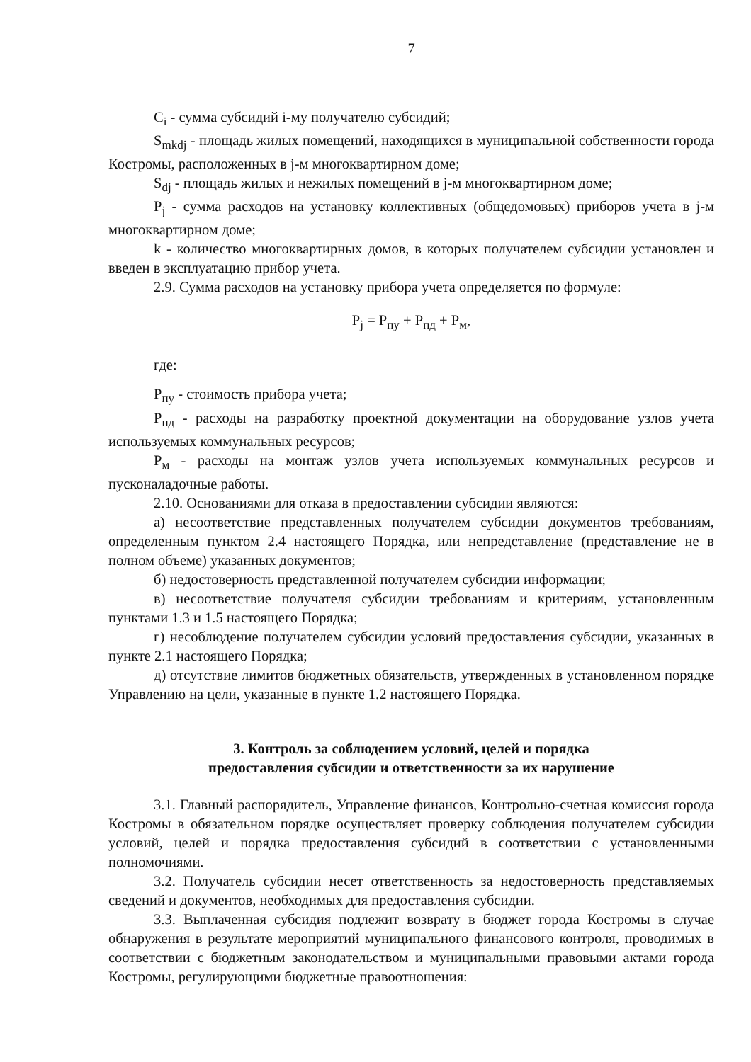7
C<sub>i</sub> - сумма субсидий i-му получателю субсидий;
S<sub>mkdj</sub> - площадь жилых помещений, находящихся в муниципальной собственности города Костромы, расположенных в j-м многоквартирном доме;
S<sub>dj</sub> - площадь жилых и нежилых помещений в j-м многоквартирном доме;
P<sub>j</sub> - сумма расходов на установку коллективных (общедомовых) приборов учета в j-м многоквартирном доме;
k - количество многоквартирных домов, в которых получателем субсидии установлен и введен в эксплуатацию прибор учета.
2.9. Сумма расходов на установку прибора учета определяется по формуле:
P<sub>j</sub> = P<sub>пу</sub> + P<sub>пд</sub> + P<sub>м</sub>,
где:
P<sub>пу</sub> - стоимость прибора учета;
P<sub>пд</sub> - расходы на разработку проектной документации на оборудование узлов учета используемых коммунальных ресурсов;
P<sub>м</sub> - расходы на монтаж узлов учета используемых коммунальных ресурсов и пусконаладочные работы.
2.10. Основаниями для отказа в предоставлении субсидии являются:
а) несоответствие представленных получателем субсидии документов требованиям, определенным пунктом 2.4 настоящего Порядка, или непредставление (представление не в полном объеме) указанных документов;
б) недостоверность представленной получателем субсидии информации;
в) несоответствие получателя субсидии требованиям и критериям, установленным пунктами 1.3 и 1.5 настоящего Порядка;
г) несоблюдение получателем субсидии условий предоставления субсидии, указанных в пункте 2.1 настоящего Порядка;
д) отсутствие лимитов бюджетных обязательств, утвержденных в установленном порядке Управлению на цели, указанные в пункте 1.2 настоящего Порядка.
3. Контроль за соблюдением условий, целей и порядка
предоставления субсидии и ответственности за их нарушение
3.1. Главный распорядитель, Управление финансов, Контрольно-счетная комиссия города Костромы в обязательном порядке осуществляет проверку соблюдения получателем субсидии условий, целей и порядка предоставления субсидий в соответствии с установленными полномочиями.
3.2. Получатель субсидии несет ответственность за недостоверность представляемых сведений и документов, необходимых для предоставления субсидии.
3.3. Выплаченная субсидия подлежит возврату в бюджет города Костромы в случае обнаружения в результате мероприятий муниципального финансового контроля, проводимых в соответствии с бюджетным законодательством и муниципальными правовыми актами города Костромы, регулирующими бюджетные правоотношения: